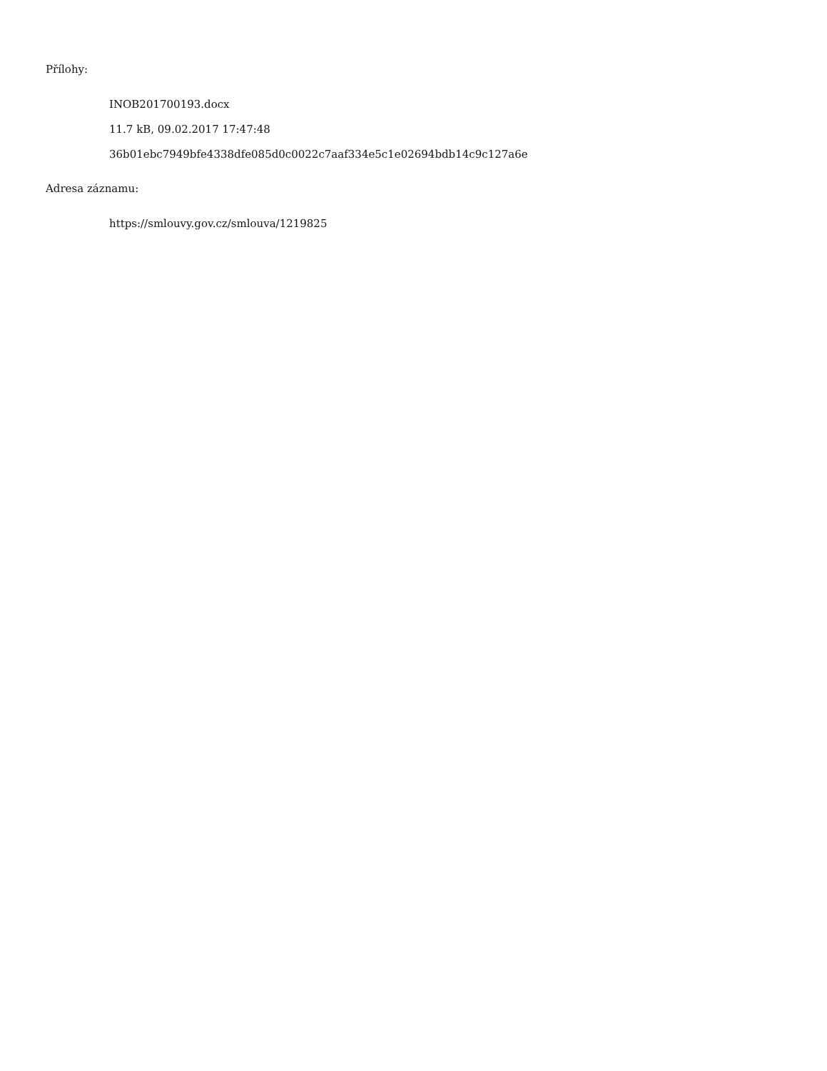Přílohy:
INOB201700193.docx
11.7 kB, 09.02.2017 17:47:48
36b01ebc7949bfe4338dfe085d0c0022c7aaf334e5c1e02694bdb14c9c127a6e
Adresa záznamu:
https://smlouvy.gov.cz/smlouva/1219825